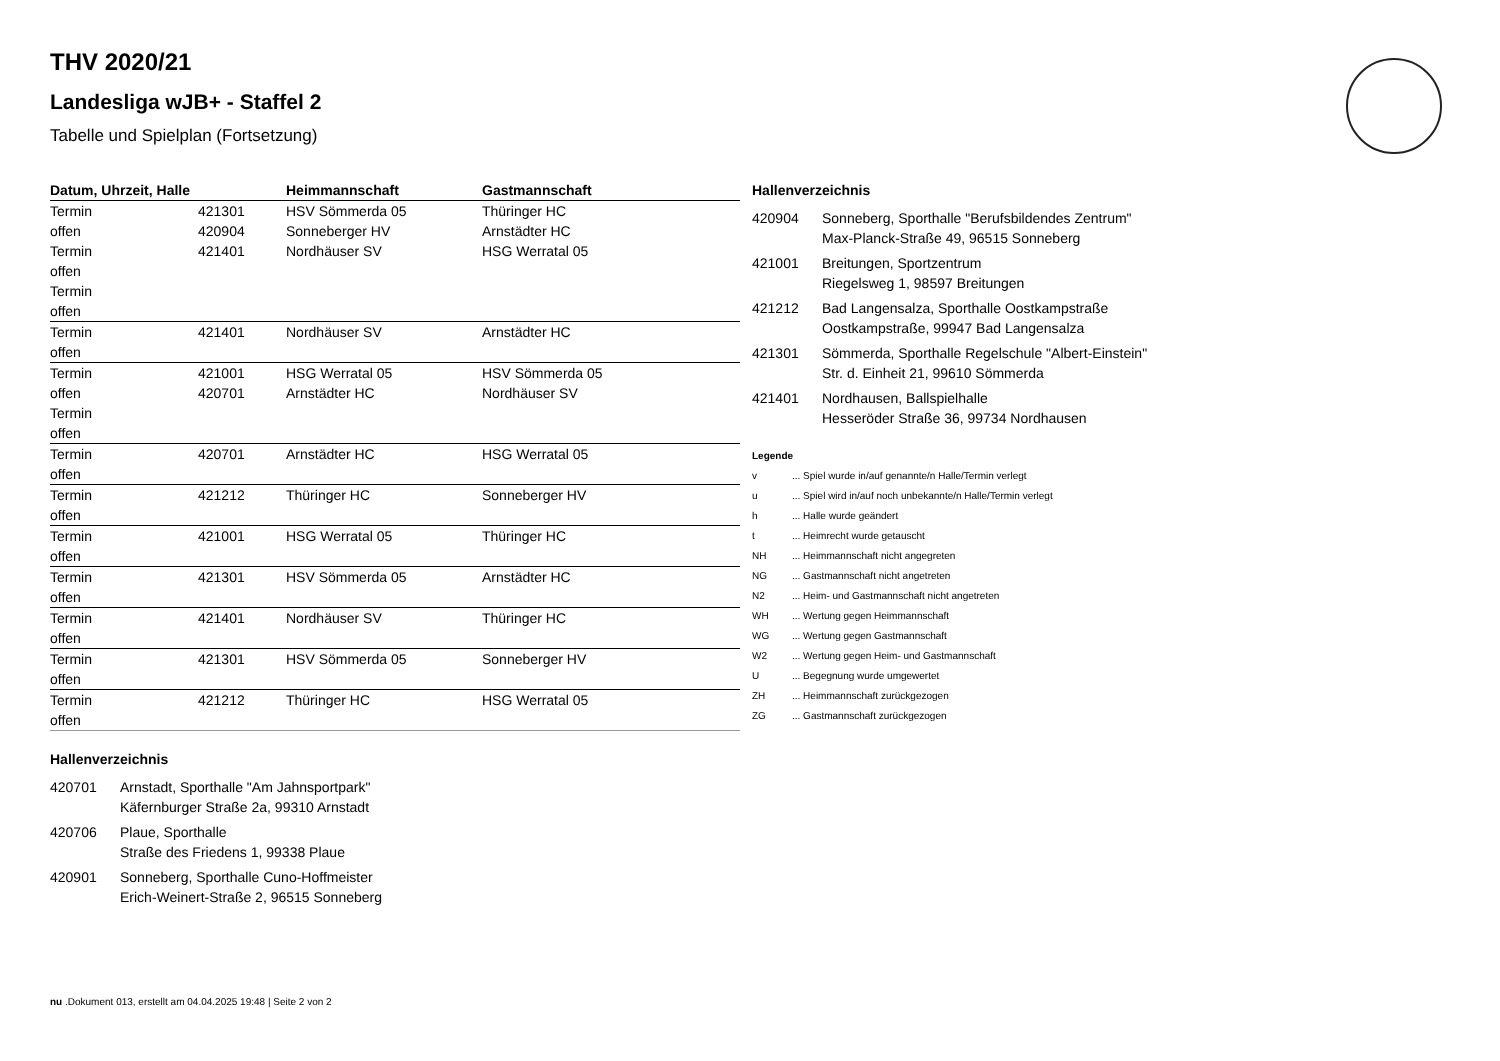THV 2020/21
Landesliga wJB+ - Staffel 2
Tabelle und Spielplan (Fortsetzung)
| Datum, Uhrzeit, Halle | | Heimmannschaft | Gastmannschaft |
| --- | --- | --- | --- |
| Termin | 421301 | HSV Sömmerda 05 | Thüringer HC |
| offen | 420904 | Sonneberger HV | Arnstädter HC |
| Termin | 421401 | Nordhäuser SV | HSG Werratal 05 |
| offen | | | |
| Termin | | | |
| offen | | | |
| Termin | 421401 | Nordhäuser SV | Arnstädter HC |
| offen | | | |
| Termin | 421001 | HSG Werratal 05 | HSV Sömmerda 05 |
| offen | 420701 | Arnstädter HC | Nordhäuser SV |
| Termin | | | |
| offen | | | |
| Termin | 420701 | Arnstädter HC | HSG Werratal 05 |
| offen | | | |
| Termin | 421212 | Thüringer HC | Sonneberger HV |
| offen | | | |
| Termin | 421001 | HSG Werratal 05 | Thüringer HC |
| offen | | | |
| Termin | 421301 | HSV Sömmerda 05 | Arnstädter HC |
| offen | | | |
| Termin | 421401 | Nordhäuser SV | Thüringer HC |
| offen | | | |
| Termin | 421301 | HSV Sömmerda 05 | Sonneberger HV |
| offen | | | |
| Termin | 421212 | Thüringer HC | HSG Werratal 05 |
| offen | | | |
Hallenverzeichnis
420701 Arnstadt, Sporthalle "Am Jahnsportpark"
Käfernburger Straße 2a, 99310 Arnstadt
420706 Plaue, Sporthalle
Straße des Friedens 1, 99338 Plaue
420901 Sonneberg, Sporthalle Cuno-Hoffmeister
Erich-Weinert-Straße 2, 96515 Sonneberg
Hallenverzeichnis
420904 Sonneberg, Sporthalle "Berufsbildendes Zentrum"
Max-Planck-Straße 49, 96515 Sonneberg
421001 Breitungen, Sportzentrum
Riegelsweg 1, 98597 Breitungen
421212 Bad Langensalza, Sporthalle Oostkampstraße
Oostkampstraße, 99947 Bad Langensalza
421301 Sömmerda, Sporthalle Regelschule "Albert-Einstein"
Str. d. Einheit 21, 99610 Sömmerda
421401 Nordhausen, Ballspielhalle
Hesseröder Straße 36, 99734 Nordhausen
Legende
v... Spiel wurde in/auf genannte/n Halle/Termin verlegt
u... Spiel wird in/auf noch unbekannte/n Halle/Termin verlegt
h... Halle wurde geändert
t... Heimrecht wurde getauscht
NH... Heimmannschaft nicht angegreten
NG... Gastmannschaft nicht angetreten
N2... Heim- und Gastmannschaft nicht angetreten
WH... Wertung gegen Heimmannschaft
WG... Wertung gegen Gastmannschaft
W2... Wertung gegen Heim- und Gastmannschaft
U... Begegnung wurde umgewertet
ZH... Heimmannschaft zurückgezogen
ZG... Gastmannschaft zurückgezogen
nu .Dokument 013, erstellt am 04.04.2025 19:48 | Seite 2 von 2